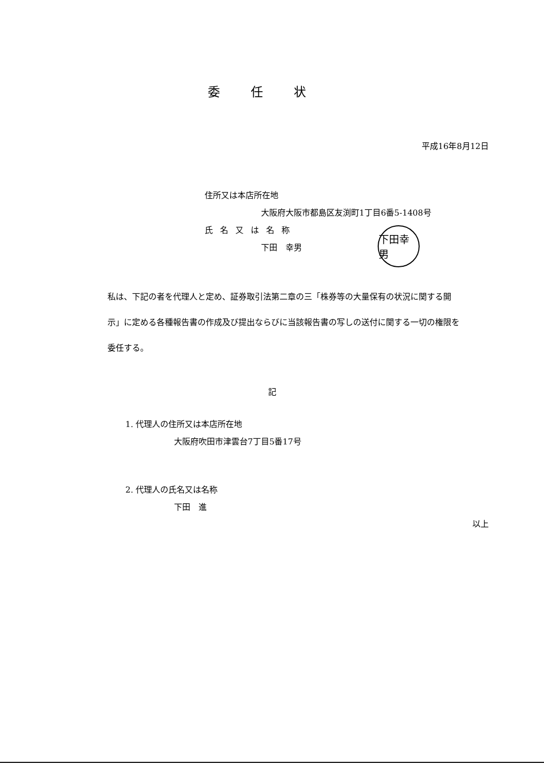委任状
平成16年8月12日
住所又は本店所在地
大阪府大阪市都島区友渕町1丁目6番5-1408号
氏名又は名称
下田　幸男
下田幸男
私は、下記の者を代理人と定め、証券取引法第二章の三「株券等の大量保有の状況に関する開示」に定める各種報告書の作成及び提出ならびに当該報告書の写しの送付に関する一切の権限を委任する。
記
1. 代理人の住所又は本店所在地
大阪府吹田市津雲台7丁目5番17号
2. 代理人の氏名又は名称
下田　進
以上